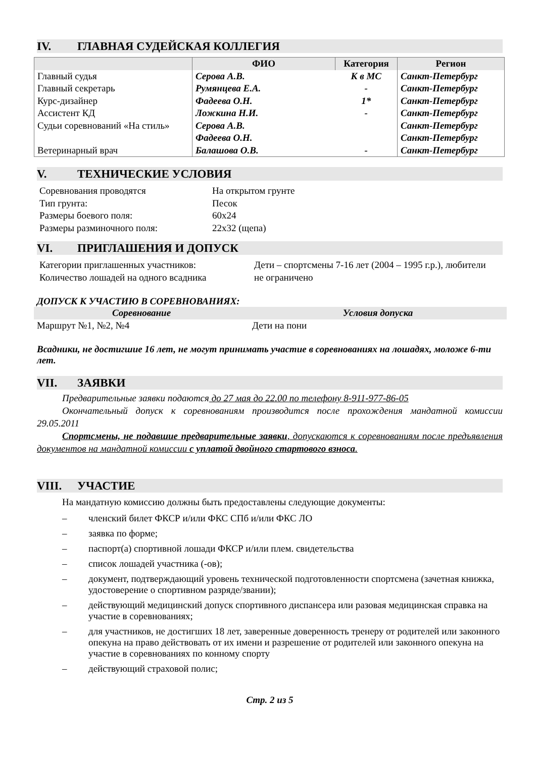IV. ГЛАВНАЯ СУДЕЙСКАЯ КОЛЛЕГИЯ
| | ФИО | Категория | Регион |
| --- | --- | --- | --- |
| Главный судья | Серова А.В. | К в МС | Санкт-Петербург |
| Главный секретарь | Румянцева Е.А. | - | Санкт-Петербург |
| Курс-дизайнер | Фадеева О.Н. | 1* | Санкт-Петербург |
| Ассистент КД | Ложкина Н.И. | - | Санкт-Петербург |
| Судьи соревнований «На стиль» | Серова А.В. | | Санкт-Петербург |
| | Фадеева О.Н. | | Санкт-Петербург |
| Ветеринарный врач | Балашова О.В. | - | Санкт-Петербург |
V. ТЕХНИЧЕСКИЕ УСЛОВИЯ
| Соревнования проводятся | На открытом грунте |
| Тип грунта: | Песок |
| Размеры боевого поля: | 60х24 |
| Размеры разминочного поля: | 22х32 (щепа) |
VI. ПРИГЛАШЕНИЯ И ДОПУСК
| Категории приглашенных участников: | Дети – спортсмены 7-16 лет (2004 – 1995 г.р.), любители |
| Количество лошадей на одного всадника | не ограничено |
ДОПУСК К УЧАСТИЮ В СОРЕВНОВАНИЯХ:
| Соревнование | Условия допуска |
| --- | --- |
| Маршрут №1, №2, №4 | Дети на пони |
Всадники, не достигшие 16 лет, не могут принимать участие в соревнованиях на лошадях, моложе 6-ти лет.
VII. ЗАЯВКИ
Предварительные заявки подаются до 27 мая до 22.00 по телефону 8-911-977-86-05
Окончательный допуск к соревнованиям производится после прохождения мандатной комиссии 29.05.2011
Спортсмены, не подавшие предварительные заявки, допускаются к соревнованиям после предъявления документов на мандатной комиссии с уплатой двойного стартового взноса.
VIII. УЧАСТИЕ
На мандатную комиссию должны быть предоставлены следующие документы:
– членский билет ФКСР и/или ФКС СПб и/или ФКС ЛО
– заявка по форме;
– паспорт(а) спортивной лошади ФКСР и/или плем. свидетельства
– список лошадей участника (-ов);
– документ, подтверждающий уровень технической подготовленности спортсмена (зачетная книжка, удостоверение о спортивном разряде/звании);
– действующий медицинский допуск спортивного диспансера или разовая медицинская справка на участие в соревнованиях;
– для участников, не достигших 18 лет, заверенные доверенность тренеру от родителей или законного опекуна на право действовать от их имени и разрешение от родителей или законного опекуна на участие в соревнованиях по конному спорту
– действующий страховой полис;
Стр. 2 из 5